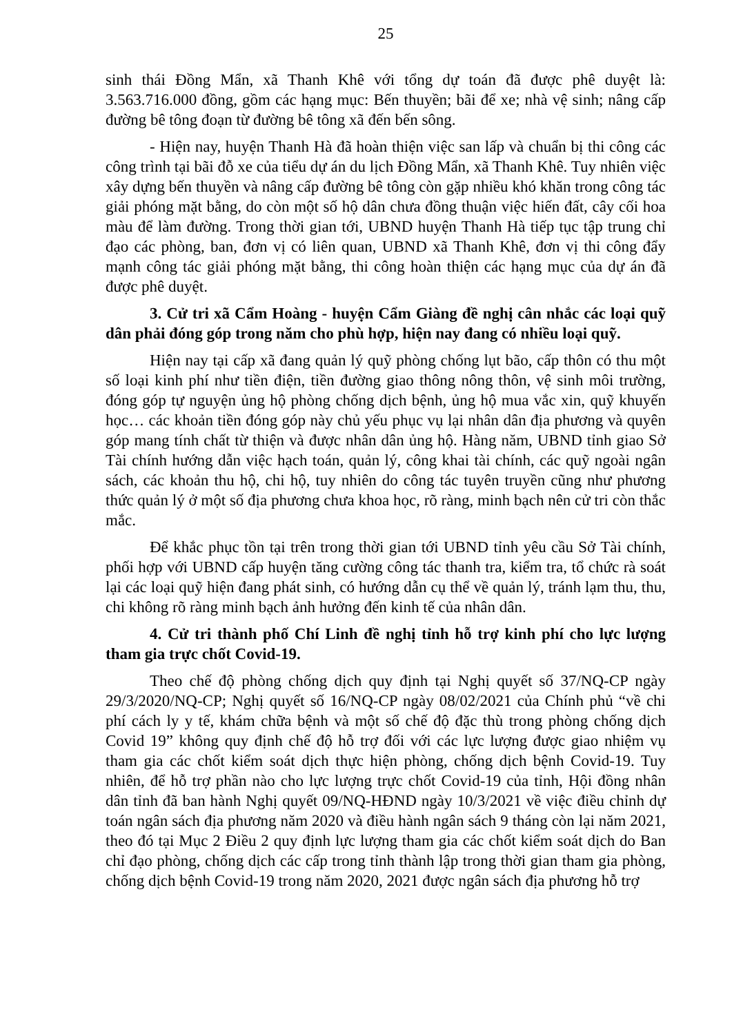25
sinh thái Đồng Mẩn, xã Thanh Khê với tổng dự toán đã được phê duyệt là: 3.563.716.000 đồng, gồm các hạng mục: Bến thuyền; bãi để xe; nhà vệ sinh; nâng cấp đường bê tông đoạn từ đường bê tông xã đến bến sông.
- Hiện nay, huyện Thanh Hà đã hoàn thiện việc san lấp và chuẩn bị thi công các công trình tại bãi đỗ xe của tiểu dự án du lịch Đồng Mẩn, xã Thanh Khê. Tuy nhiên việc xây dựng bến thuyền và nâng cấp đường bê tông còn gặp nhiều khó khăn trong công tác giải phóng mặt bằng, do còn một số hộ dân chưa đồng thuận việc hiến đất, cây cối hoa màu để làm đường. Trong thời gian tới, UBND huyện Thanh Hà tiếp tục tập trung chỉ đạo các phòng, ban, đơn vị có liên quan, UBND xã Thanh Khê, đơn vị thi công đẩy mạnh công tác giải phóng mặt bằng, thi công hoàn thiện các hạng mục của dự án đã được phê duyệt.
3. Cử tri xã Cẩm Hoàng - huyện Cẩm Giàng đề nghị cân nhắc các loại quỹ dân phải đóng góp trong năm cho phù hợp, hiện nay đang có nhiều loại quỹ.
Hiện nay tại cấp xã đang quản lý quỹ phòng chống lụt bão, cấp thôn có thu một số loại kinh phí như tiền điện, tiền đường giao thông nông thôn, vệ sinh môi trường, đóng góp tự nguyện ủng hộ phòng chống dịch bệnh, ủng hộ mua vắc xin, quỹ khuyến học… các khoản tiền đóng góp này chủ yếu phục vụ lại nhân dân địa phương và quyên góp mang tính chất từ thiện và được nhân dân ủng hộ. Hàng năm, UBND tỉnh giao Sở Tài chính hướng dẫn việc hạch toán, quản lý, công khai tài chính, các quỹ ngoài ngân sách, các khoản thu hộ, chi hộ, tuy nhiên do công tác tuyên truyền cũng như phương thức quản lý ở một số địa phương chưa khoa học, rõ ràng, minh bạch nên cử tri còn thắc mắc.
Để khắc phục tồn tại trên trong thời gian tới UBND tỉnh yêu cầu Sở Tài chính, phối hợp với UBND cấp huyện tăng cường công tác thanh tra, kiểm tra, tổ chức rà soát lại các loại quỹ hiện đang phát sinh, có hướng dẫn cụ thể về quản lý, tránh lạm thu, thu, chi không rõ ràng minh bạch ảnh hưởng đến kinh tế của nhân dân.
4. Cử tri thành phố Chí Linh đề nghị tỉnh hỗ trợ kinh phí cho lực lượng tham gia trực chốt Covid-19.
Theo chế độ phòng chống dịch quy định tại Nghị quyết số 37/NQ-CP ngày 29/3/2020/NQ-CP; Nghị quyết số 16/NQ-CP ngày 08/02/2021 của Chính phủ “về chi phí cách ly y tế, khám chữa bệnh và một số chế độ đặc thù trong phòng chống dịch Covid 19” không quy định chế độ hỗ trợ đối với các lực lượng được giao nhiệm vụ tham gia các chốt kiểm soát dịch thực hiện phòng, chống dịch bệnh Covid-19. Tuy nhiên, để hỗ trợ phần nào cho lực lượng trực chốt Covid-19 của tỉnh, Hội đồng nhân dân tỉnh đã ban hành Nghị quyết 09/NQ-HĐND ngày 10/3/2021 về việc điều chỉnh dự toán ngân sách địa phương năm 2020 và điều hành ngân sách 9 tháng còn lại năm 2021, theo đó tại Mục 2 Điều 2 quy định lực lượng tham gia các chốt kiểm soát dịch do Ban chỉ đạo phòng, chống dịch các cấp trong tỉnh thành lập trong thời gian tham gia phòng, chống dịch bệnh Covid-19 trong năm 2020, 2021 được ngân sách địa phương hỗ trợ